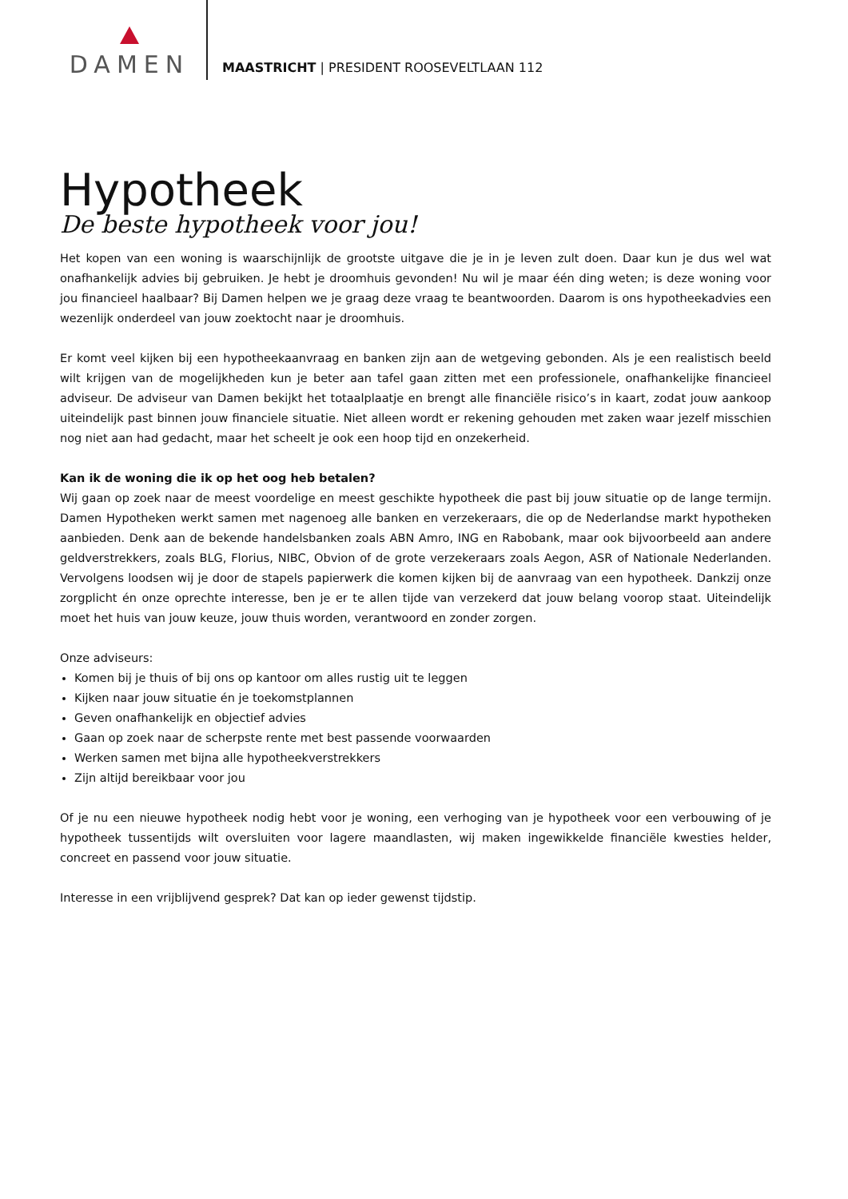DAMEN
MAASTRICHT | PRESIDENT ROOSEVELTLAAN 112
Hypotheek
De beste hypotheek voor jou!
Het kopen van een woning is waarschijnlijk de grootste uitgave die je in je leven zult doen. Daar kun je dus wel wat onafhankelijk advies bij gebruiken. Je hebt je droomhuis gevonden! Nu wil je maar één ding weten; is deze woning voor jou financieel haalbaar? Bij Damen helpen we je graag deze vraag te beantwoorden. Daarom is ons hypotheekadvies een wezenlijk onderdeel van jouw zoektocht naar je droomhuis.
Er komt veel kijken bij een hypotheekaanvraag en banken zijn aan de wetgeving gebonden. Als je een realistisch beeld wilt krijgen van de mogelijkheden kun je beter aan tafel gaan zitten met een professionele, onafhankelijke financieel adviseur. De adviseur van Damen bekijkt het totaalplaatje en brengt alle financiële risico’s in kaart, zodat jouw aankoop uiteindelijk past binnen jouw financiele situatie. Niet alleen wordt er rekening gehouden met zaken waar jezelf misschien nog niet aan had gedacht, maar het scheelt je ook een hoop tijd en onzekerheid.
Kan ik de woning die ik op het oog heb betalen?
Wij gaan op zoek naar de meest voordelige en meest geschikte hypotheek die past bij jouw situatie op de lange termijn. Damen Hypotheken werkt samen met nagenoeg alle banken en verzekeraars, die op de Nederlandse markt hypotheken aanbieden. Denk aan de bekende handelsbanken zoals ABN Amro, ING en Rabobank, maar ook bijvoorbeeld aan andere geldverstrekkers, zoals BLG, Florius, NIBC, Obvion of de grote verzekeraars zoals Aegon, ASR of Nationale Nederlanden. Vervolgens loodsen wij je door de stapels papierwerk die komen kijken bij de aanvraag van een hypotheek. Dankzij onze zorgplicht én onze oprechte interesse, ben je er te allen tijde van verzekerd dat jouw belang voorop staat. Uiteindelijk moet het huis van jouw keuze, jouw thuis worden, verantwoord en zonder zorgen.
Onze adviseurs:
Komen bij je thuis of bij ons op kantoor om alles rustig uit te leggen
Kijken naar jouw situatie én je toekomstplannen
Geven onafhankelijk en objectief advies
Gaan op zoek naar de scherpste rente met best passende voorwaarden
Werken samen met bijna alle hypotheekverstrekkers
Zijn altijd bereikbaar voor jou
Of je nu een nieuwe hypotheek nodig hebt voor je woning, een verhoging van je hypotheek voor een verbouwing of je hypotheek tussentijds wilt oversluiten voor lagere maandlasten, wij maken ingewikkelde financiële kwesties helder, concreet en passend voor jouw situatie.
Interesse in een vrijblijvend gesprek? Dat kan op ieder gewenst tijdstip.